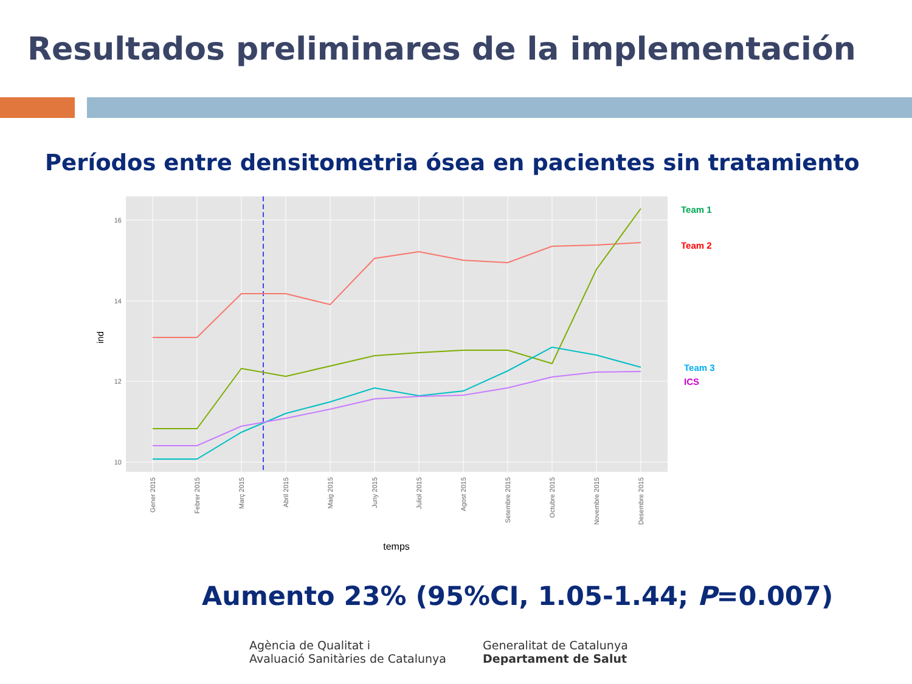Resultados preliminares de la implementación
Períodos entre densitometria ósea en pacientes sin tratamiento
16
14
12
10
ind
Gener 2015
Febrer 2015
Març 2015
Abril 2015
Maig 2015
Juny 2015
Juliol 2015
Agost 2015
Setembre 2015
Octubre 2015
Novembre 2015
Desembre 2015
temps
Team 1
Team 2
Team 3
ICS
Aumento 23% (95%CI, 1.05-1.44; P=0.007)
Agència de Qualitat i
Avaluació Sanitàries de Catalunya
Generalitat de Catalunya
Departament de Salut